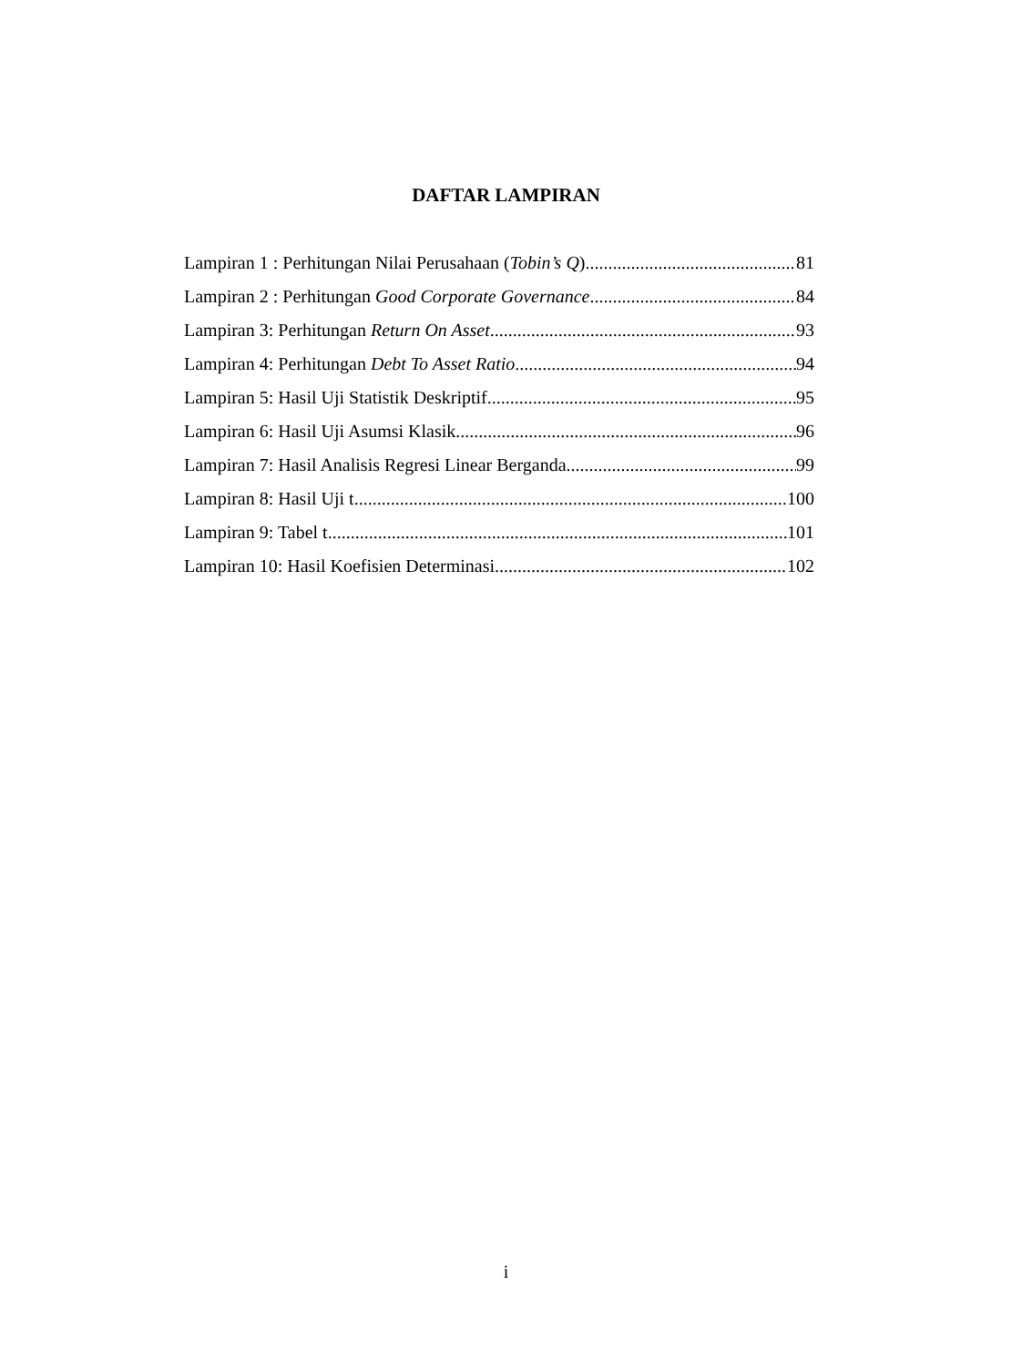DAFTAR LAMPIRAN
Lampiran 1 : Perhitungan Nilai Perusahaan (Tobin’s Q) 81
Lampiran 2 : Perhitungan Good Corporate Governance 84
Lampiran 3: Perhitungan Return On Asset 93
Lampiran 4: Perhitungan Debt To Asset Ratio 94
Lampiran 5: Hasil Uji Statistik Deskriptif 95
Lampiran 6: Hasil Uji Asumsi Klasik 96
Lampiran 7: Hasil Analisis Regresi Linear Berganda 99
Lampiran 8: Hasil Uji t 100
Lampiran 9: Tabel t 101
Lampiran 10: Hasil Koefisien Determinasi 102
i